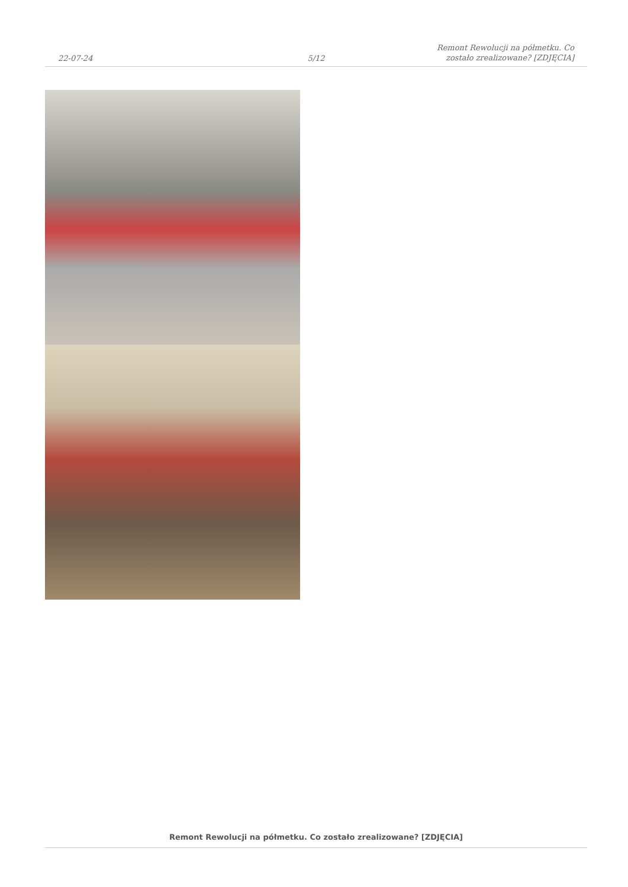22-07-24
5/12
Remont Rewolucji na półmetku. Co
zostało zrealizowane? [ZDJĘCIA]
Remont Rewolucji na półmetku. Co zostało zrealizowane? [ZDJĘCIA]